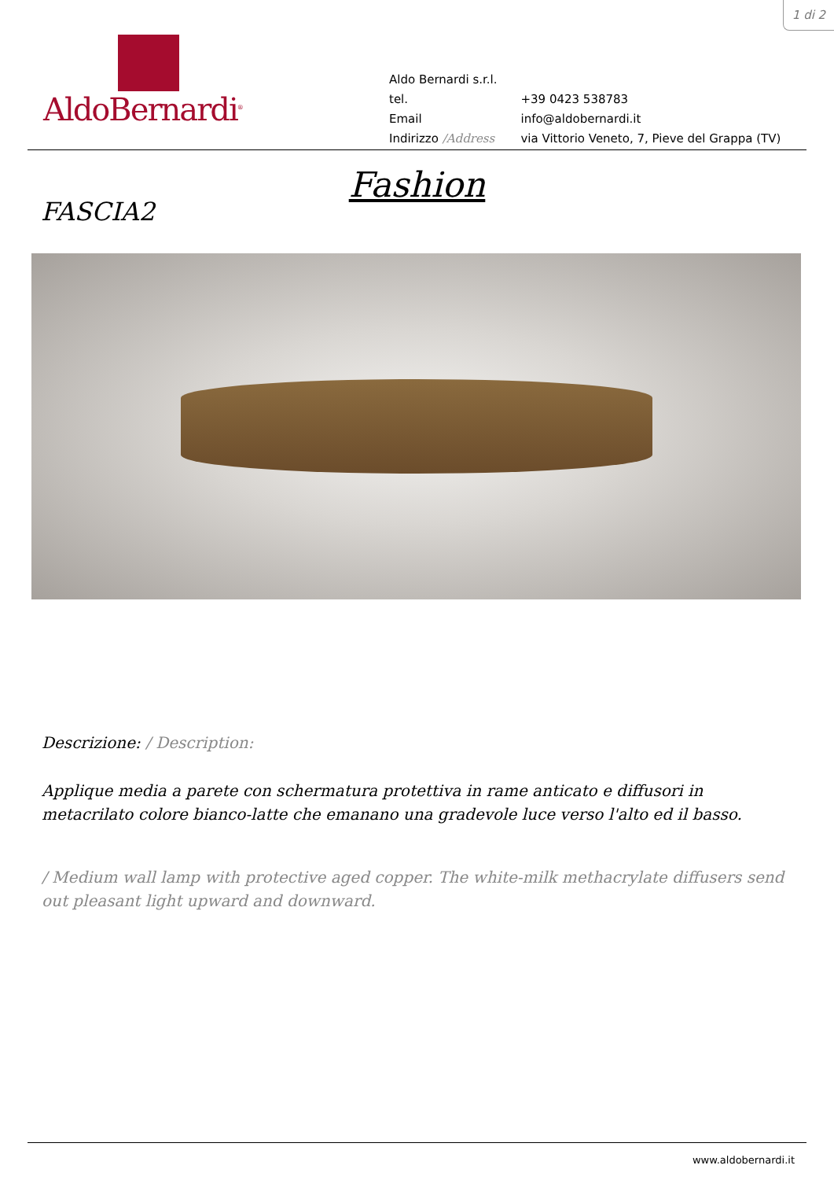1 di 2
AldoBernardi<sup>®</sup>
| Aldo Bernardi s.r.l. | |
| tel. | +39 0423 538783 |
| Email | info@aldobernardi.it |
| Indirizzo /Address | via Vittorio Veneto, 7, Pieve del Grappa (TV) |
Fashion
FASCIA2
Descrizione: / Description:
Applique media a parete con schermatura protettiva in rame anticato e diffusori in metacrilato colore bianco-latte che emanano una gradevole luce verso l'alto ed il basso.
/ Medium wall lamp with protective aged copper. The white-milk methacrylate diffusers send out pleasant light upward and downward.
www.aldobernardi.it